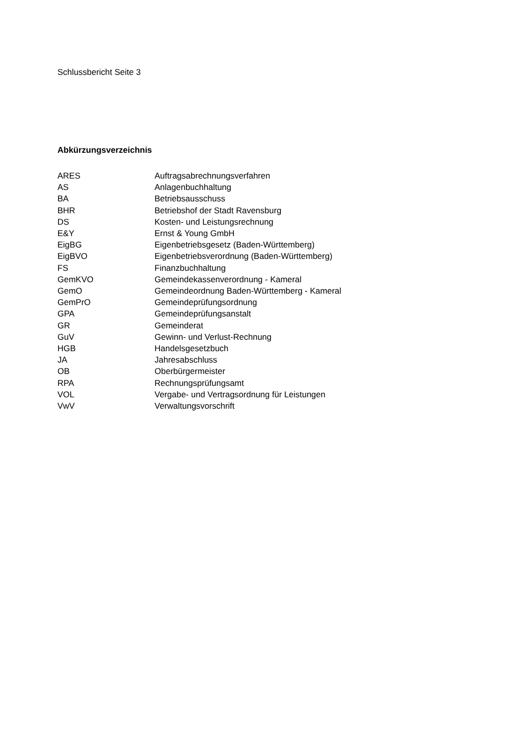Schlussbericht Seite 3
Abkürzungsverzeichnis
| ARES | Auftragsabrechnungsverfahren |
| AS | Anlagenbuchhaltung |
| BA | Betriebsausschuss |
| BHR | Betriebshof der Stadt Ravensburg |
| DS | Kosten- und Leistungsrechnung |
| E&Y | Ernst & Young GmbH |
| EigBG | Eigenbetriebsgesetz (Baden-Württemberg) |
| EigBVO | Eigenbetriebsverordnung (Baden-Württemberg) |
| FS | Finanzbuchhaltung |
| GemKVO | Gemeindekassenverordnung - Kameral |
| GemO | Gemeindeordnung Baden-Württemberg - Kameral |
| GemPrO | Gemeindeprüfungsordnung |
| GPA | Gemeindeprüfungsanstalt |
| GR | Gemeinderat |
| GuV | Gewinn- und Verlust-Rechnung |
| HGB | Handelsgesetzbuch |
| JA | Jahresabschluss |
| OB | Oberbürgermeister |
| RPA | Rechnungsprüfungsamt |
| VOL | Vergabe- und Vertragsordnung für Leistungen |
| VwV | Verwaltungsvorschrift |